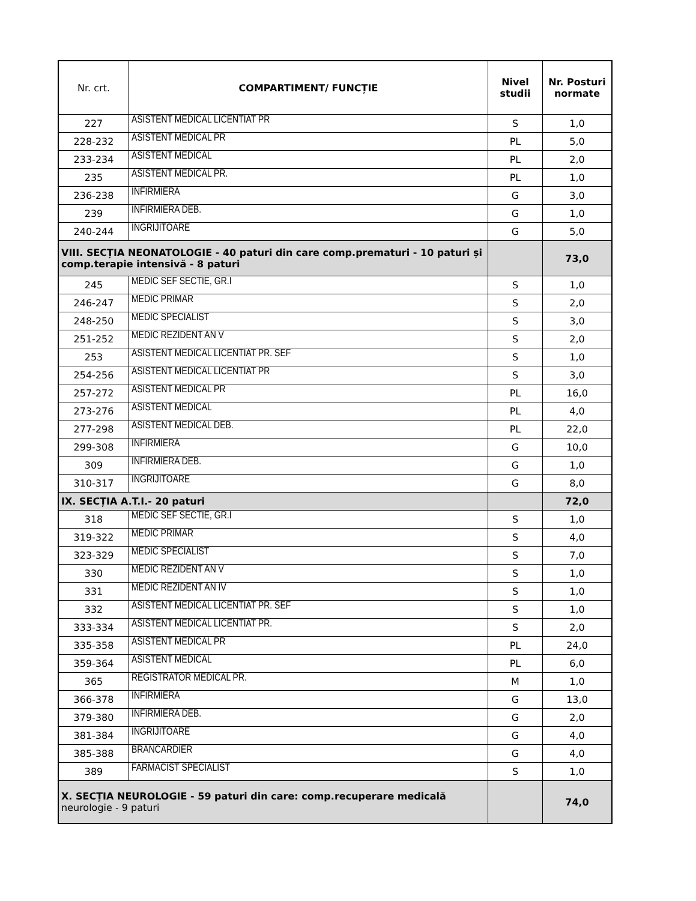| Nr. crt. | COMPARTIMENT/ FUNCȚIE | Nivel studii | Nr. Posturi normate |
| --- | --- | --- | --- |
| 227 | ASISTENT MEDICAL LICENTIAT PR | S | 1,0 |
| 228-232 | ASISTENT MEDICAL PR | PL | 5,0 |
| 233-234 | ASISTENT MEDICAL | PL | 2,0 |
| 235 | ASISTENT MEDICAL PR. | PL | 1,0 |
| 236-238 | INFIRMIERA | G | 3,0 |
| 239 | INFIRMIERA DEB. | G | 1,0 |
| 240-244 | INGRIJITOARE | G | 5,0 |
| VIII. SECȚIA NEONATOLOGIE - 40 paturi din care comp.prematuri - 10 paturi și comp.terapie intensivă - 8 paturi | | | 73,0 |
| 245 | MEDIC SEF SECTIE, GR.I | S | 1,0 |
| 246-247 | MEDIC PRIMAR | S | 2,0 |
| 248-250 | MEDIC SPECIALIST | S | 3,0 |
| 251-252 | MEDIC REZIDENT AN V | S | 2,0 |
| 253 | ASISTENT MEDICAL LICENTIAT PR. SEF | S | 1,0 |
| 254-256 | ASISTENT MEDICAL LICENTIAT PR | S | 3,0 |
| 257-272 | ASISTENT MEDICAL PR | PL | 16,0 |
| 273-276 | ASISTENT MEDICAL | PL | 4,0 |
| 277-298 | ASISTENT MEDICAL DEB. | PL | 22,0 |
| 299-308 | INFIRMIERA | G | 10,0 |
| 309 | INFIRMIERA DEB. | G | 1,0 |
| 310-317 | INGRIJITOARE | G | 8,0 |
| IX. SECȚIA A.T.I.- 20 paturi | | | 72,0 |
| 318 | MEDIC SEF SECTIE, GR.I | S | 1,0 |
| 319-322 | MEDIC PRIMAR | S | 4,0 |
| 323-329 | MEDIC SPECIALIST | S | 7,0 |
| 330 | MEDIC REZIDENT AN V | S | 1,0 |
| 331 | MEDIC REZIDENT AN IV | S | 1,0 |
| 332 | ASISTENT MEDICAL LICENTIAT PR. SEF | S | 1,0 |
| 333-334 | ASISTENT MEDICAL LICENTIAT PR. | S | 2,0 |
| 335-358 | ASISTENT MEDICAL PR | PL | 24,0 |
| 359-364 | ASISTENT MEDICAL | PL | 6,0 |
| 365 | REGISTRATOR MEDICAL PR. | M | 1,0 |
| 366-378 | INFIRMIERA | G | 13,0 |
| 379-380 | INFIRMIERA DEB. | G | 2,0 |
| 381-384 | INGRIJITOARE | G | 4,0 |
| 385-388 | BRANCARDIER | G | 4,0 |
| 389 | FARMACIST SPECIALIST | S | 1,0 |
| X. SECȚIA NEUROLOGIE - 59 paturi din care: comp.recuperare medicală neurologie - 9 paturi | | | 74,0 |